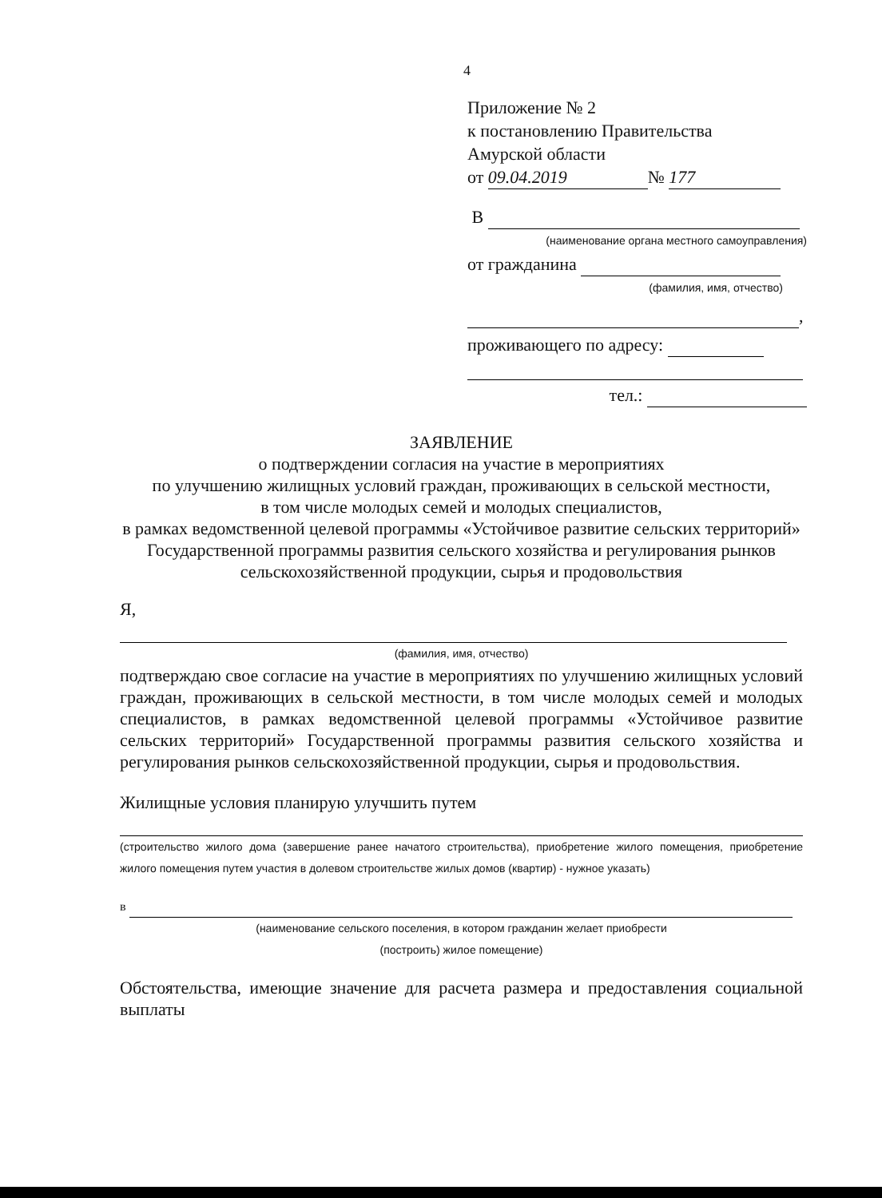4
Приложение № 2
к постановлению Правительства
Амурской области
от 09.04.2019 № 177
В
(наименование органа местного самоуправления)
от гражданина
(фамилия, имя, отчество)
,
проживающего по адресу:
тел.:
ЗАЯВЛЕНИЕ
о подтверждении согласия на участие в мероприятиях
по улучшению жилищных условий граждан, проживающих в сельской местности,
в том числе молодых семей и молодых специалистов,
в рамках ведомственной целевой программы «Устойчивое развитие сельских территорий» Государственной программы развития сельского хозяйства и регулирования рынков сельскохозяйственной продукции, сырья и продовольствия
Я,
(фамилия, имя, отчество)
подтверждаю свое согласие на участие в мероприятиях по улучшению жилищных условий граждан, проживающих в сельской местности, в том числе молодых семей и молодых специалистов, в рамках ведомственной целевой программы «Устойчивое развитие сельских территорий» Государственной программы развития сельского хозяйства и регулирования рынков сельскохозяйственной продукции, сырья и продовольствия.
Жилищные условия планирую улучшить путем
(строительство жилого дома (завершение ранее начатого строительства), приобретение жилого помещения, приобретение жилого помещения путем участия в долевом строительстве жилых домов (квартир) - нужное указать)
в
(наименование сельского поселения, в котором гражданин желает приобрести
(построить) жилое помещение)
Обстоятельства, имеющие значение для расчета размера и предоставления социальной выплаты